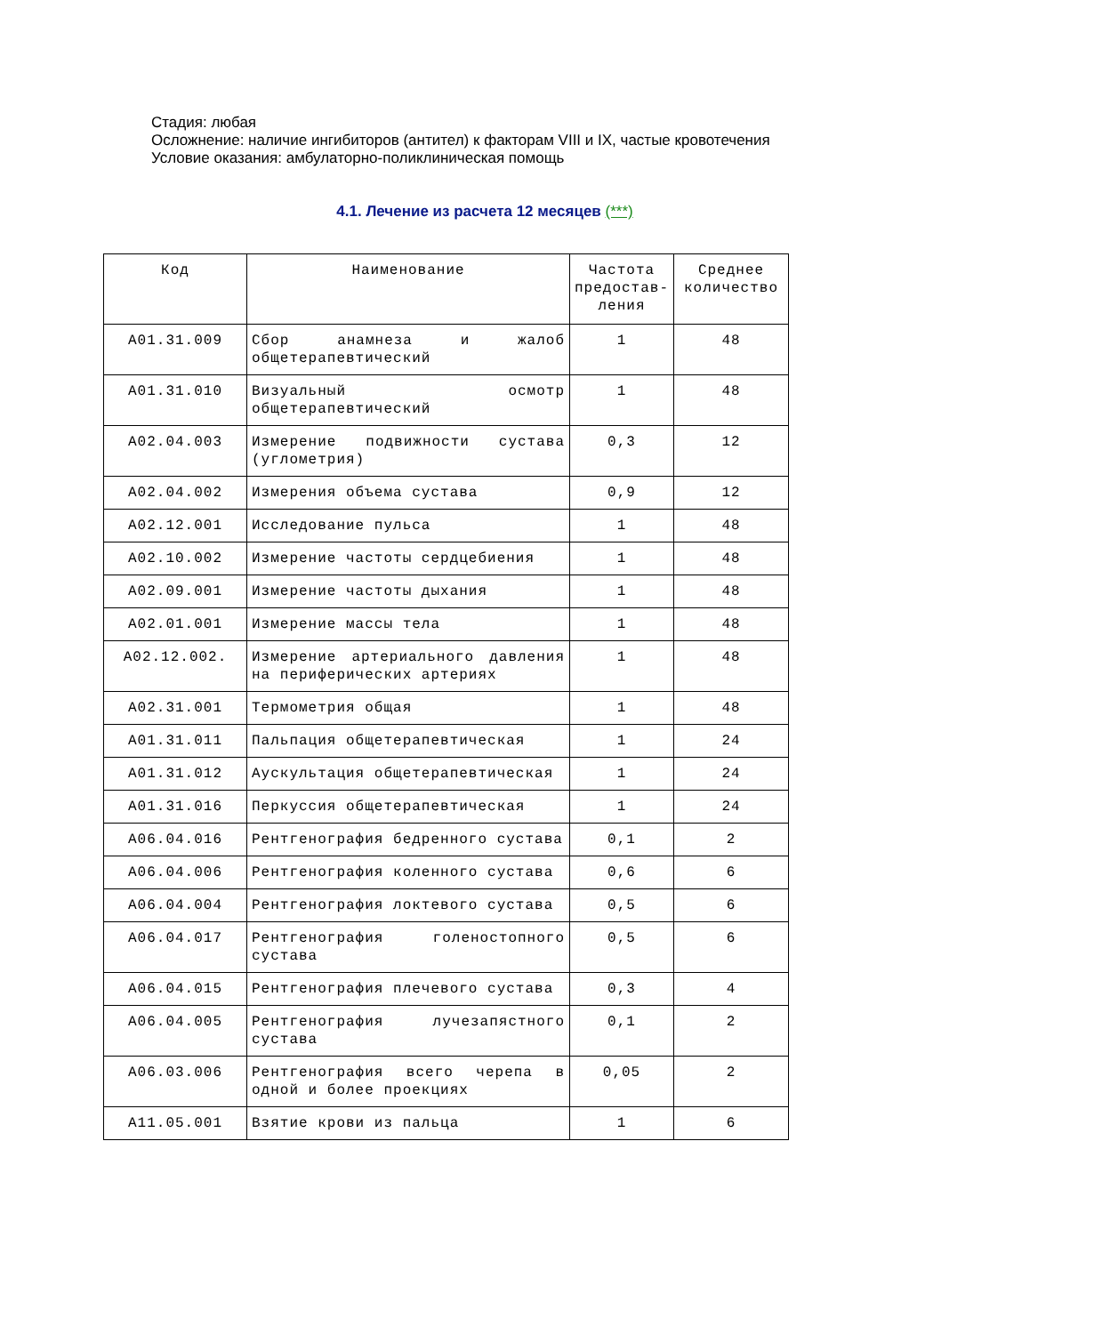Стадия: любая
Осложнение: наличие ингибиторов (антител) к факторам VIII и IX, частые кровотечения
Условие оказания: амбулаторно-поликлиническая помощь
4.1. Лечение из расчета 12 месяцев (***)
| Код | Наименование | Частота предостав-ления | Среднее количество |
| --- | --- | --- | --- |
| A01.31.009 | Сбор анамнеза и жалоб общетерапевтический | 1 | 48 |
| A01.31.010 | Визуальный осмотр общетерапевтический | 1 | 48 |
| A02.04.003 | Измерение подвижности сустава (углометрия) | 0,3 | 12 |
| A02.04.002 | Измерения объема сустава | 0,9 | 12 |
| A02.12.001 | Исследование пульса | 1 | 48 |
| A02.10.002 | Измерение частоты сердцебиения | 1 | 48 |
| A02.09.001 | Измерение частоты дыхания | 1 | 48 |
| A02.01.001 | Измерение массы тела | 1 | 48 |
| A02.12.002. | Измерение артериального давления на периферических артериях | 1 | 48 |
| A02.31.001 | Термометрия общая | 1 | 48 |
| A01.31.011 | Пальпация общетерапевтическая | 1 | 24 |
| A01.31.012 | Аускультация общетерапевтическая | 1 | 24 |
| A01.31.016 | Перкуссия общетерапевтическая | 1 | 24 |
| A06.04.016 | Рентгенография бедренного сустава | 0,1 | 2 |
| A06.04.006 | Рентгенография коленного сустава | 0,6 | 6 |
| A06.04.004 | Рентгенография локтевого сустава | 0,5 | 6 |
| A06.04.017 | Рентгенография голеностопного сустава | 0,5 | 6 |
| A06.04.015 | Рентгенография плечевого сустава | 0,3 | 4 |
| A06.04.005 | Рентгенография лучезапястного сустава | 0,1 | 2 |
| A06.03.006 | Рентгенография всего черепа в одной и более проекциях | 0,05 | 2 |
| A11.05.001 | Взятие крови из пальца | 1 | 6 |